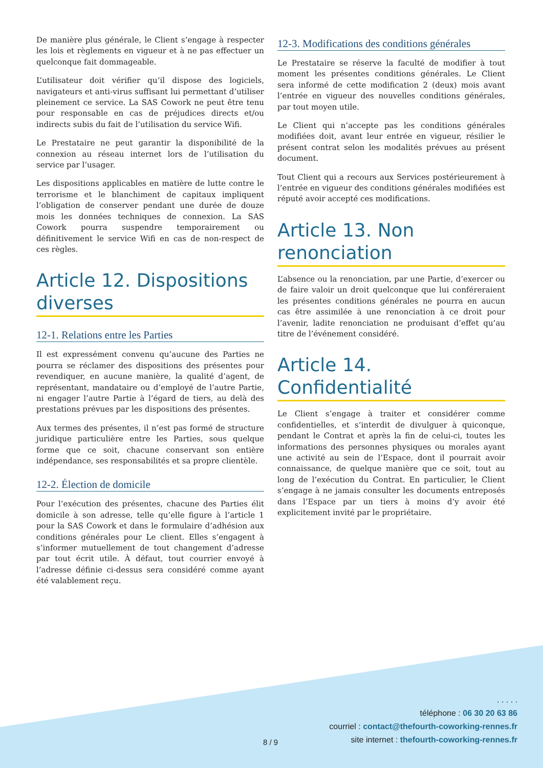De manière plus générale, le Client s’engage à respecter les lois et règlements en vigueur et à ne pas effectuer un quelconque fait dommageable.
L’utilisateur doit vérifier qu’il dispose des logiciels, navigateurs et anti-virus suffisant lui permettant d’utiliser pleinement ce service. La SAS Cowork ne peut être tenu pour responsable en cas de préjudices directs et/ou indirects subis du fait de l’utilisation du service Wifi.
Le Prestataire ne peut garantir la disponibilité de la connexion au réseau internet lors de l’utilisation du service par l’usager.
Les dispositions applicables en matière de lutte contre le terrorisme et le blanchiment de capitaux impliquent l’obligation de conserver pendant une durée de douze mois les données techniques de connexion. La SAS Cowork pourra suspendre temporairement ou définitivement le service Wifi en cas de non-respect de ces règles.
Article 12. Dispositions diverses
12-1. Relations entre les Parties
Il est expressément convenu qu’aucune des Parties ne pourra se réclamer des dispositions des présentes pour revendiquer, en aucune manière, la qualité d’agent, de représentant, mandataire ou d’employé de l’autre Partie, ni engager l’autre Partie à l’égard de tiers, au delà des prestations prévues par les dispositions des présentes.
Aux termes des présentes, il n’est pas formé de structure juridique particulière entre les Parties, sous quelque forme que ce soit, chacune conservant son entière indépendance, ses responsabilités et sa propre clientèle.
12-2. Élection de domicile
Pour l’exécution des présentes, chacune des Parties élit domicile à son adresse, telle qu’elle figure à l’article 1 pour la SAS Cowork et dans le formulaire d’adhésion aux conditions générales pour Le client. Elles s’engagent à s’informer mutuellement de tout changement d’adresse par tout écrit utile. À défaut, tout courrier envoyé à l’adresse définie ci-dessus sera considéré comme ayant été valablement reçu.
12-3. Modifications des conditions générales
Le Prestataire se réserve la faculté de modifier à tout moment les présentes conditions générales. Le Client sera informé de cette modification 2 (deux) mois avant l’entrée en vigueur des nouvelles conditions générales, par tout moyen utile.
Le Client qui n’accepte pas les conditions générales modifiées doit, avant leur entrée en vigueur, résilier le présent contrat selon les modalités prévues au présent document.
Tout Client qui a recours aux Services postérieurement à l’entrée en vigueur des conditions générales modifiées est réputé avoir accepté ces modifications.
Article 13. Non renonciation
L’absence ou la renonciation, par une Partie, d’exercer ou de faire valoir un droit quelconque que lui conféreraient les présentes conditions générales ne pourra en aucun cas être assimilée à une renonciation à ce droit pour l’avenir, ladite renonciation ne produisant d’effet qu’au titre de l’événement considéré.
Article 14. Confidentialité
Le Client s’engage à traiter et considérer comme confidentielles, et s’interdit de divulguer à quiconque, pendant le Contrat et après la fin de celui-ci, toutes les informations des personnes physiques ou morales ayant une activité au sein de l’Espace, dont il pourrait avoir connaissance, de quelque manière que ce soit, tout au long de l’exécution du Contrat. En particulier, le Client s’engage à ne jamais consulter les documents entreposés dans l’Espace par un tiers à moins d’y avoir été explicitement invité par le propriétaire.
8 / 9
. . . . .
téléphone : 06 30 20 63 86
courriel : contact@thefourth-coworking-rennes.fr
site internet : thefourth-coworking-rennes.fr